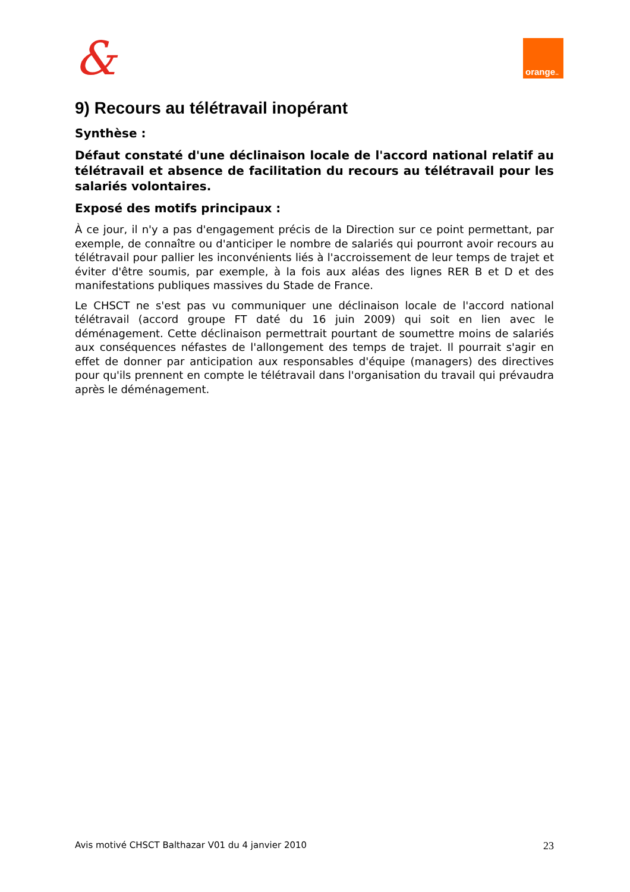& orange<sup>™</sup>
9) Recours au télétravail inopérant
Synthèse :
Défaut constaté d'une déclinaison locale de l'accord national relatif au télétravail et absence de facilitation du recours au télétravail pour les salariés volontaires.
Exposé des motifs principaux :
À ce jour, il n'y a pas d'engagement précis de la Direction sur ce point permettant, par exemple, de connaître ou d'anticiper le nombre de salariés qui pourront avoir recours au télétravail pour pallier les inconvénients liés à l'accroissement de leur temps de trajet et éviter d'être soumis, par exemple, à la fois aux aléas des lignes RER B et D et des manifestations publiques massives du Stade de France.
Le CHSCT ne s'est pas vu communiquer une déclinaison locale de l'accord national télétravail (accord groupe FT daté du 16 juin 2009) qui soit en lien avec le déménagement. Cette déclinaison permettrait pourtant de soumettre moins de salariés aux conséquences néfastes de l'allongement des temps de trajet. Il pourrait s'agir en effet de donner par anticipation aux responsables d'équipe (managers) des directives pour qu'ils prennent en compte le télétravail dans l'organisation du travail qui prévaudra après le déménagement.
Avis motivé CHSCT Balthazar V01 du 4 janvier 2010 23